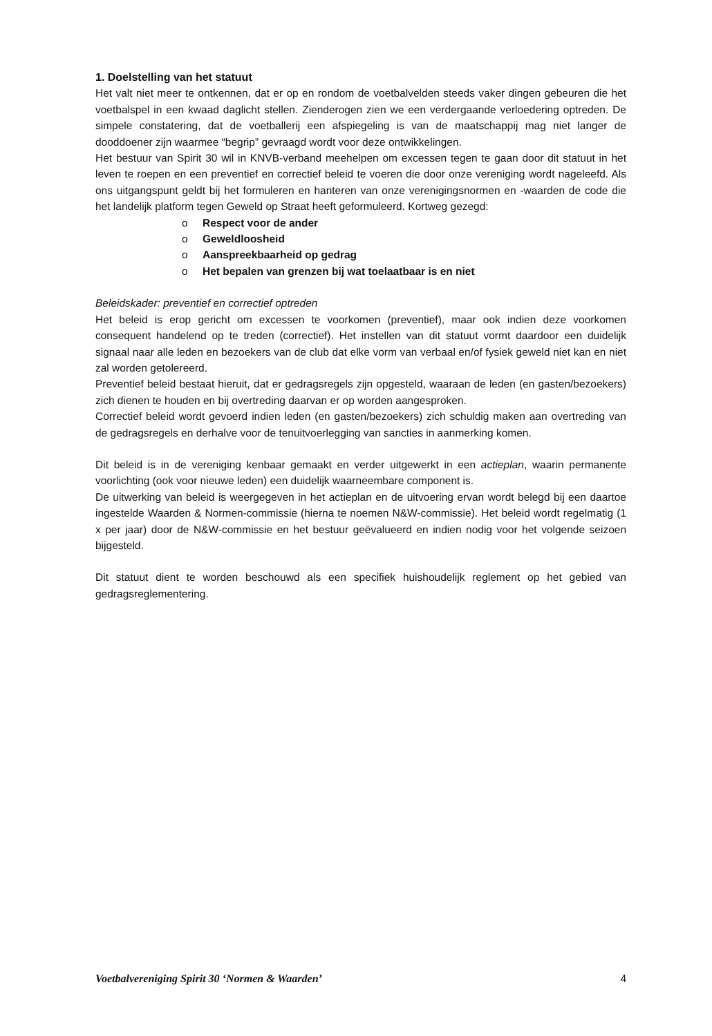1. Doelstelling van het statuut
Het valt niet meer te ontkennen, dat er op en rondom de voetbalvelden steeds vaker dingen gebeuren die het voetbalspel in een kwaad daglicht stellen. Zienderogen zien we een verdergaande verloedering optreden. De simpele constatering, dat de voetballerij een afspiegeling is van de maatschappij mag niet langer de dooddoener zijn waarmee “begrip” gevraagd wordt voor deze ontwikkelingen.
Het bestuur van Spirit 30 wil in KNVB-verband meehelpen om excessen tegen te gaan door dit statuut in het leven te roepen en een preventief en correctief beleid te voeren die door onze vereniging wordt nageleefd. Als ons uitgangspunt geldt bij het formuleren en hanteren van onze verenigingsnormen en -waarden de code die het landelijk platform tegen Geweld op Straat heeft geformuleerd. Kortweg gezegd:
o Respect voor de ander
o Geweldloosheid
o Aanspreekbaarheid op gedrag
o Het bepalen van grenzen bij wat toelaatbaar is en niet
Beleidskader: preventief en correctief optreden
Het beleid is erop gericht om excessen te voorkomen (preventief), maar ook indien deze voorkomen consequent handelend op te treden (correctief). Het instellen van dit statuut vormt daardoor een duidelijk signaal naar alle leden en bezoekers van de club dat elke vorm van verbaal en/of fysiek geweld niet kan en niet zal worden getolereerd.
Preventief beleid bestaat hieruit, dat er gedragsregels zijn opgesteld, waaraan de leden (en gasten/bezoekers) zich dienen te houden en bij overtreding daarvan er op worden aangesproken.
Correctief beleid wordt gevoerd indien leden (en gasten/bezoekers) zich schuldig maken aan overtreding van de gedragsregels en derhalve voor de tenuitvoerlegging van sancties in aanmerking komen.
Dit beleid is in de vereniging kenbaar gemaakt en verder uitgewerkt in een actieplan, waarin permanente voorlichting (ook voor nieuwe leden) een duidelijk waarneembare component is.
De uitwerking van beleid is weergegeven in het actieplan en de uitvoering ervan wordt belegd bij een daartoe ingestelde Waarden & Normen-commissie (hierna te noemen N&W-commissie). Het beleid wordt regelmatig (1 x per jaar) door de N&W-commissie en het bestuur geëvalueerd en indien nodig voor het volgende seizoen bijgesteld.
Dit statuut dient te worden beschouwd als een specifiek huishoudelijk reglement op het gebied van gedragsreglementering.
Voetbalvereniging Spirit 30 ‘Normen & Waarden’ 4